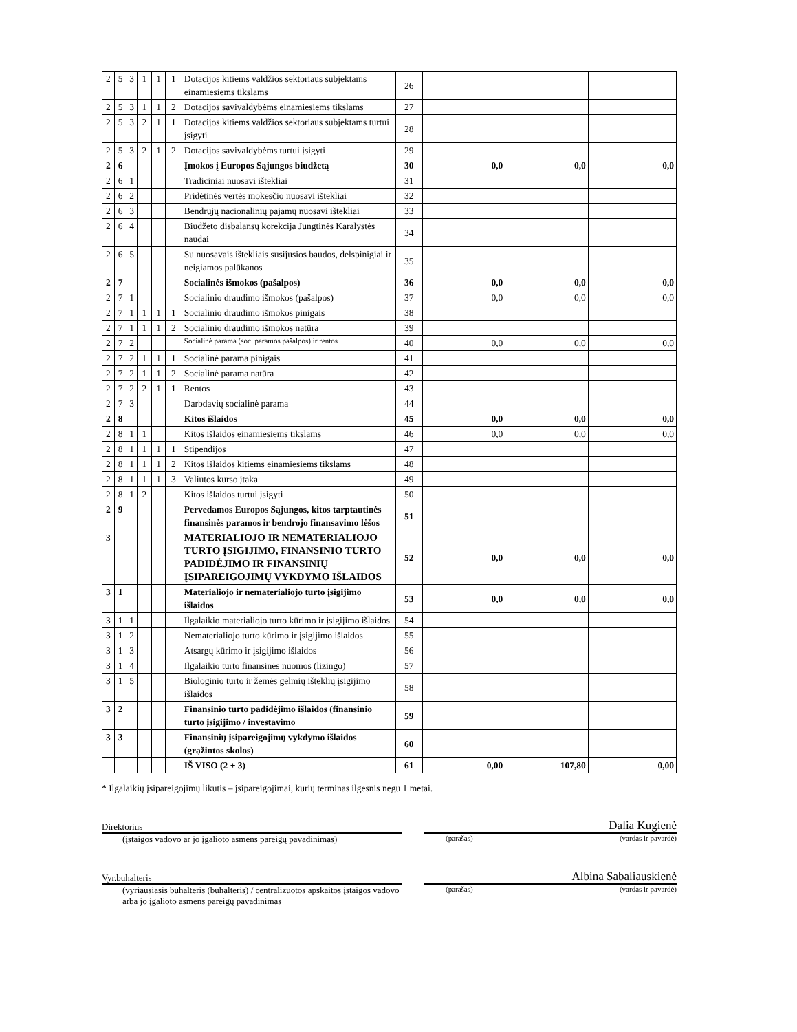| 2 | 5 | 3 | 1 | 1 | 1 | Dotacijos kitiems valdžios sektoriaus subjektams einamiesiems tikslams | 26 | | | |
| 2 | 5 | 3 | 1 | 1 | 2 | Dotacijos savivaldybėms einamiesiems tikslams | 27 | | | |
| 2 | 5 | 3 | 2 | 1 | 1 | Dotacijos kitiems valdžios sektoriaus subjektams turtui įsigyti | 28 | | | |
| 2 | 5 | 3 | 2 | 1 | 2 | Dotacijos savivaldybėms turtui įsigyti | 29 | | | |
| 2 | 6 | | | | | Įmokos į Europos Sąjungos biudžetą | 30 | 0,0 | 0,0 | 0,0 |
| 2 | 6 | 1 | | | | Tradiciniai nuosavi ištekliai | 31 | | | |
| 2 | 6 | 2 | | | | Pridėtinės vertės mokesčio nuosavi ištekliai | 32 | | | |
| 2 | 6 | 3 | | | | Bendrųjų nacionalinių pajamų nuosavi ištekliai | 33 | | | |
| 2 | 6 | 4 | | | | Biudžeto disbalansų korekcija Jungtinės Karalystės naudai | 34 | | | |
| 2 | 6 | 5 | | | | Su nuosavais ištekliais susijusios baudos, delspinigiai ir neigiamos palūkanos | 35 | | | |
| 2 | 7 | | | | | Socialinės išmokos (pašalpos) | 36 | 0,0 | 0,0 | 0,0 |
| 2 | 7 | 1 | | | | Socialinio draudimo išmokos (pašalpos) | 37 | 0,0 | 0,0 | 0,0 |
| 2 | 7 | 1 | 1 | 1 | 1 | Socialinio draudimo išmokos pinigais | 38 | | | |
| 2 | 7 | 1 | 1 | 1 | 2 | Socialinio draudimo išmokos natūra | 39 | | | |
| 2 | 7 | 2 | | | | Socialinė parama (soc. paramos pašalpos) ir rentos | 40 | 0,0 | 0,0 | 0,0 |
| 2 | 7 | 2 | 1 | 1 | 1 | Socialinė parama pinigais | 41 | | | |
| 2 | 7 | 2 | 1 | 1 | 2 | Socialinė parama natūra | 42 | | | |
| 2 | 7 | 2 | 2 | 1 | 1 | Rentos | 43 | | | |
| 2 | 7 | 3 | | | | Darbdavių socialinė parama | 44 | | | |
| 2 | 8 | | | | | Kitos išlaidos | 45 | 0,0 | 0,0 | 0,0 |
| 2 | 8 | 1 | 1 | | | Kitos išlaidos einamiesiems tikslams | 46 | 0,0 | 0,0 | 0,0 |
| 2 | 8 | 1 | 1 | 1 | 1 | Stipendijos | 47 | | | |
| 2 | 8 | 1 | 1 | 1 | 2 | Kitos išlaidos kitiems einamiesiems tikslams | 48 | | | |
| 2 | 8 | 1 | 1 | 1 | 3 | Valiutos kurso įtaka | 49 | | | |
| 2 | 8 | 1 | 2 | | | Kitos išlaidos turtui įsigyti | 50 | | | |
| 2 | 9 | | | | | Pervedamos Europos Sąjungos, kitos tarptautinės finansinės paramos ir bendrojo finansavimo lėšos | 51 | | | |
| 3 | | | | | | MATERIALIOJO IR NEMATERIALIOJO TURTO ĮSIGIJIMO, FINANSINIO TURTO PADIDĖJIMO IR FINANSINIŲ ĮSIPAREIGOJIMŲ VYKDYMO IŠLAIDOS | 52 | 0,0 | 0,0 | 0,0 |
| 3 | 1 | | | | | Materialiojo ir nematerialiojo turto įsigijimo išlaidos | 53 | 0,0 | 0,0 | 0,0 |
| 3 | 1 | 1 | | | | Ilgalaikio materialiojo turto kūrimo ir įsigijimo išlaidos | 54 | | | |
| 3 | 1 | 2 | | | | Nematerialiojo turto kūrimo ir įsigijimo išlaidos | 55 | | | |
| 3 | 1 | 3 | | | | Atsargų kūrimo ir įsigijimo išlaidos | 56 | | | |
| 3 | 1 | 4 | | | | Ilgalaikio turto finansinės nuomos (lizingo) | 57 | | | |
| 3 | 1 | 5 | | | | Biologinio turto ir žemės gelmių išteklių įsigijimo išlaidos | 58 | | | |
| 3 | 2 | | | | | Finansinio turto padidėjimo išlaidos (finansinio turto įsigijimo / investavimo | 59 | | | |
| 3 | 3 | | | | | Finansinių įsipareigojimų vykdymo išlaidos (grąžintos skolos) | 60 | | | |
| | | | | | | IŠ VISO (2 + 3) | 61 | 0,00 | 107,80 | 0,00 |
* Ilgalaikių įsipareigojimų likutis – įsipareigojimai, kurių terminas ilgesnis negu 1 metai.
Direktorius
(įstaigos vadovo ar jo įgalioto asmens pareigų pavadinimas)
Dalia Kugienė
(parašas) (vardas ir pavardė)
Vyr.buhalteris
(vyriausiasis buhalteris (buhalteris) / centralizuotos apskaitos įstaigos vadovo arba jo įgalioto asmens pareigų pavadinimas
Albina Sabaliauskienė
(parašas) (vardas ir pavardė)